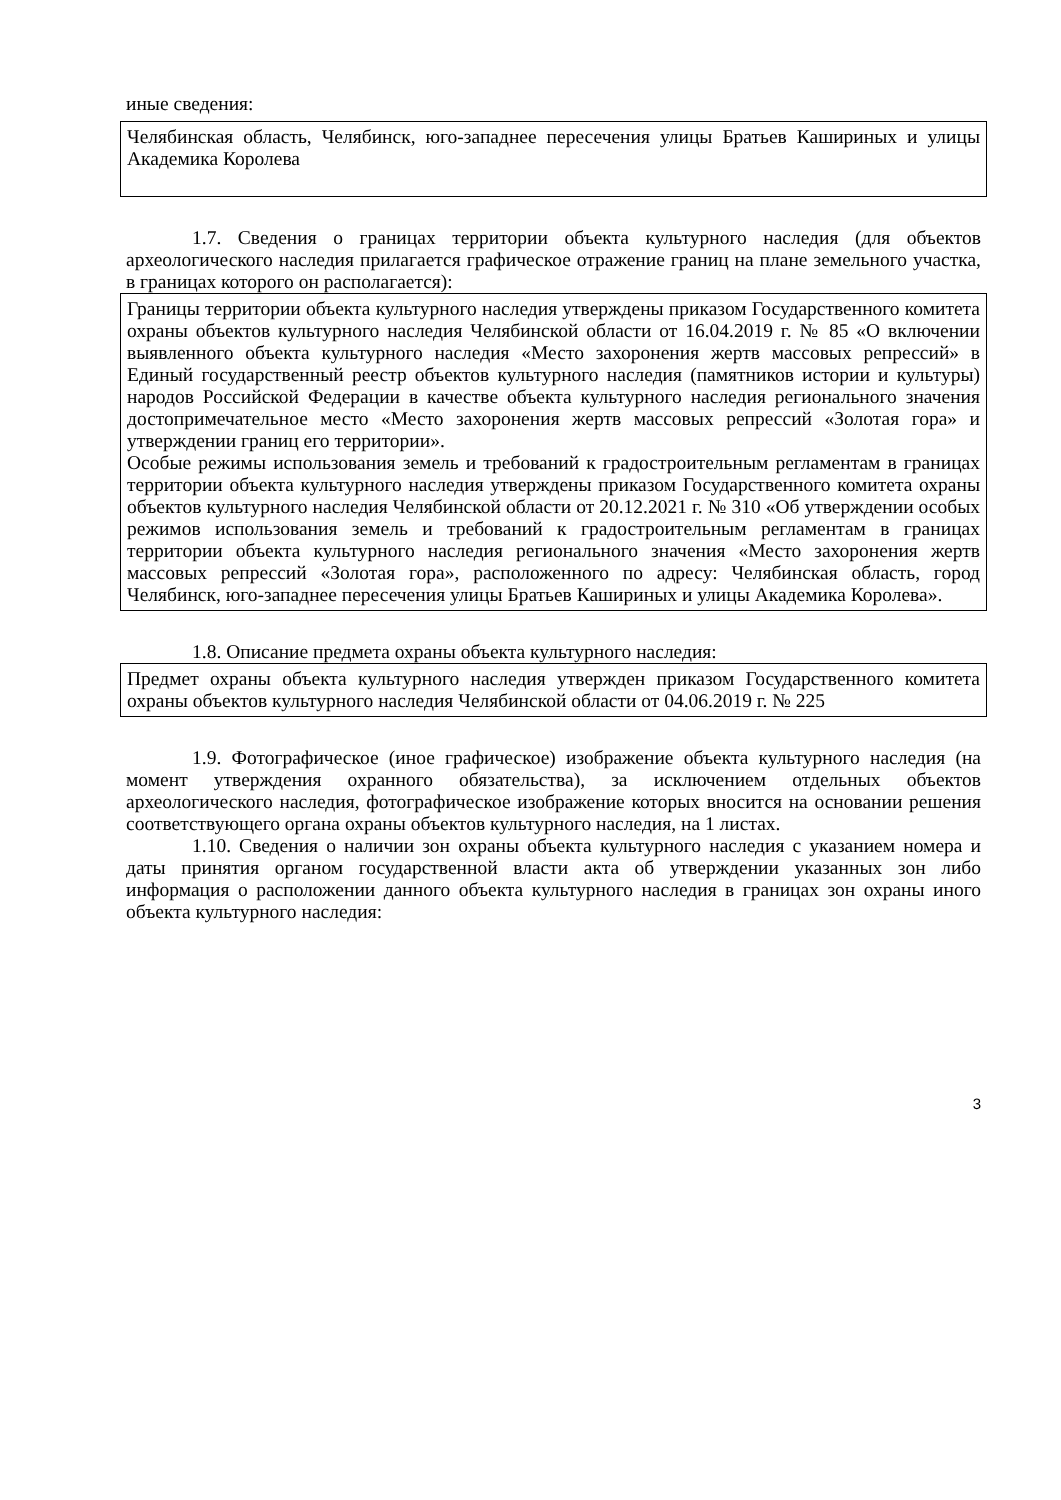иные сведения:
Челябинская область, Челябинск, юго-западнее пересечения улицы Братьев Кашириных и улицы Академика Королева
1.7. Сведения о границах территории объекта культурного наследия (для объектов археологического наследия прилагается графическое отражение границ на плане земельного участка, в границах которого он располагается):
Границы территории объекта культурного наследия утверждены приказом Государственного комитета охраны объектов культурного наследия Челябинской области от 16.04.2019 г. № 85 «О включении выявленного объекта культурного наследия «Место захоронения жертв массовых репрессий» в Единый государственный реестр объектов культурного наследия (памятников истории и культуры) народов Российской Федерации в качестве объекта культурного наследия регионального значения достопримечательное место «Место захоронения жертв массовых репрессий «Золотая гора» и утверждении границ его территории».
Особые режимы использования земель и требований к градостроительным регламентам в границах территории объекта культурного наследия утверждены приказом Государственного комитета охраны объектов культурного наследия Челябинской области от 20.12.2021 г. № 310 «Об утверждении особых режимов использования земель и требований к градостроительным регламентам в границах территории объекта культурного наследия регионального значения «Место захоронения жертв массовых репрессий «Золотая гора», расположенного по адресу: Челябинская область, город Челябинск, юго-западнее пересечения улицы Братьев Кашириных и улицы Академика Королева».
1.8. Описание предмета охраны объекта культурного наследия:
Предмет охраны объекта культурного наследия утвержден приказом Государственного комитета охраны объектов культурного наследия Челябинской области от 04.06.2019 г. № 225
1.9. Фотографическое (иное графическое) изображение объекта культурного наследия (на момент утверждения охранного обязательства), за исключением отдельных объектов археологического наследия, фотографическое изображение которых вносится на основании решения соответствующего органа охраны объектов культурного наследия, на 1 листах.
1.10. Сведения о наличии зон охраны объекта культурного наследия с указанием номера и даты принятия органом государственной власти акта об утверждении указанных зон либо информация о расположении данного объекта культурного наследия в границах зон охраны иного объекта культурного наследия:
3